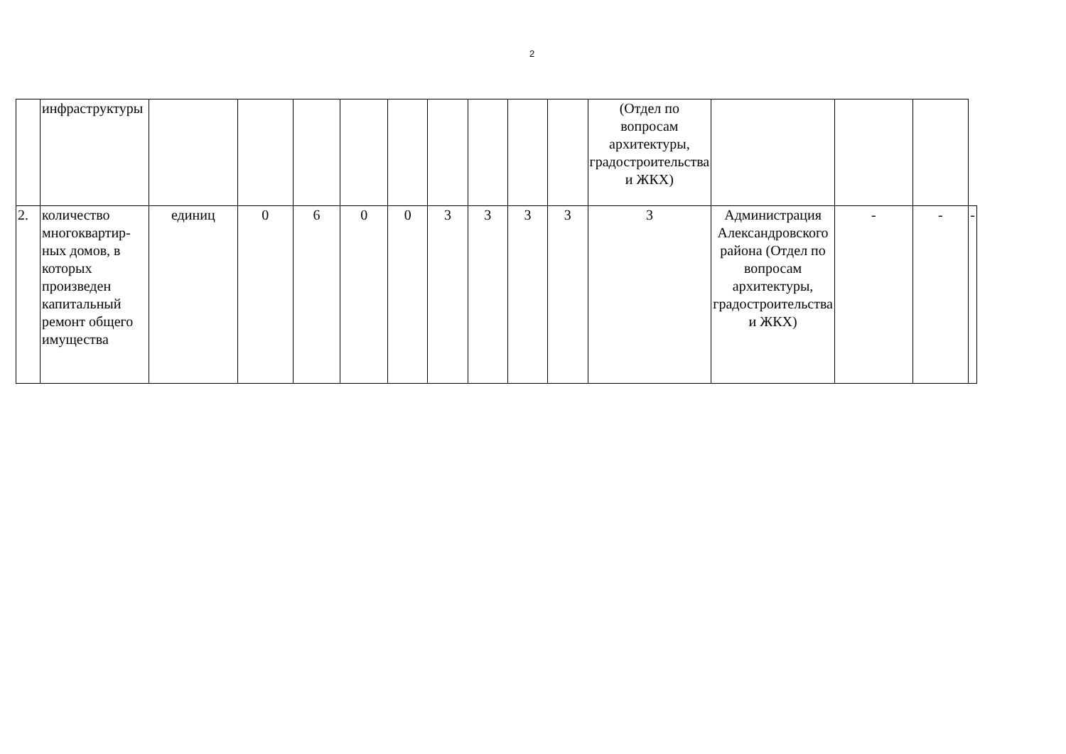2
| | инфраструктуры | | | | | | | | | | (Отдел по вопросам архитектуры, градостроительства и ЖКХ) | | | | |
| 2. | количество многоквартир-ных домов, в которых произведен капитальный ремонт общего имущества | единиц | 0 | 6 | 0 | 0 | 3 | 3 | 3 | 3 | 3 | Администрация Александровского района (Отдел по вопросам архитектуры, градостроительства и ЖКХ) | - | - | - |